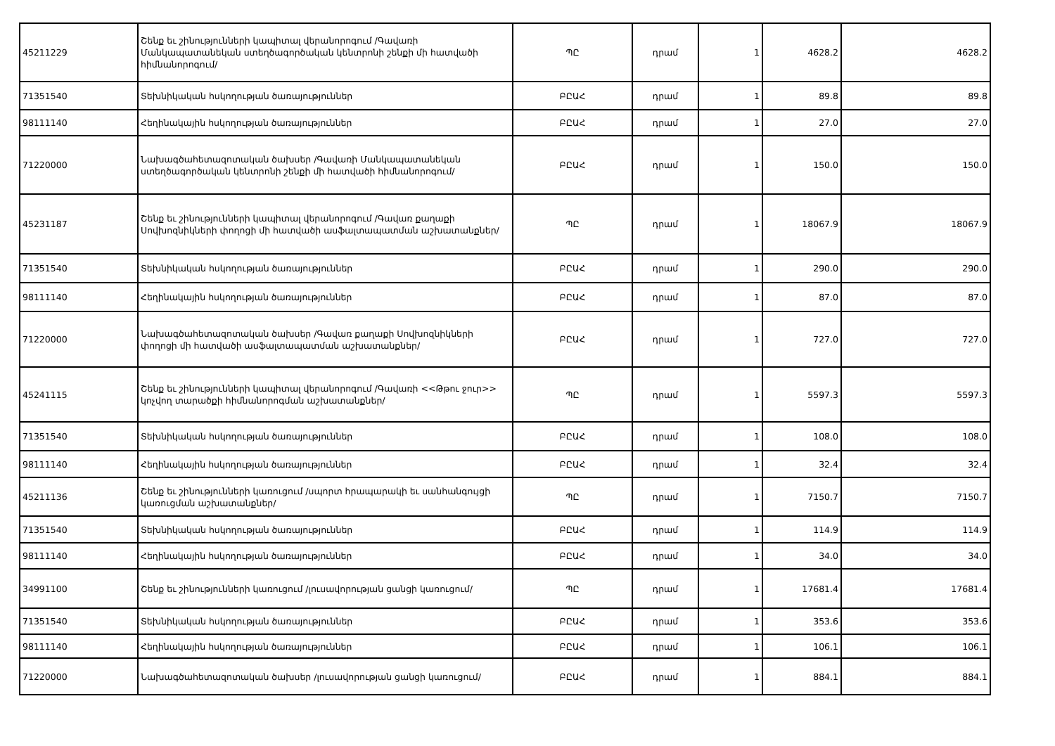| 45211229 | Շենք եւ շինությունների կապիտալ վերանորոգում /Գավառի Մանկապատանեկան ստեղծագործական կենտրոնի շենքի մի հատվածի հիմնանորոգում/ | ՊԸ | դրամ | 1 | 4628.2 | 4628.2 |
| 71351540 | Տեխնիկական հսկողության ծառայություններ | ԲԸԱՀ | դրամ | 1 | 89.8 | 89.8 |
| 98111140 | Հեղինակային հսկողության ծառայություններ | ԲԸԱՀ | դրամ | 1 | 27.0 | 27.0 |
| 71220000 | Նախագծահետազոտական ծախսեր /Գավառի Մանկապատանեկան ստեղծագործական կենտրոնի շենքի մի հատվածի հիմնանորոգում/ | ԲԸԱՀ | դրամ | 1 | 150.0 | 150.0 |
| 45231187 | Շենք եւ շինությունների կապիտալ վերանորոգում /Գավառ քաղաքի Սովխոզնիկների փողոցի մի հատվածի ասֆալտապատման աշխատանքներ/ | ՊԸ | դրամ | 1 | 18067.9 | 18067.9 |
| 71351540 | Տեխնիկական հսկողության ծառայություններ | ԲԸԱՀ | դրամ | 1 | 290.0 | 290.0 |
| 98111140 | Հեղինակային հսկողության ծառայություններ | ԲԸԱՀ | դրամ | 1 | 87.0 | 87.0 |
| 71220000 | Նախագծահետազոտական ծախսեր /Գավառ քաղաքի Սովխոզնիկների փողոցի մի հատվածի ասֆալտապատման աշխատանքներ/ | ԲԸԱՀ | դրամ | 1 | 727.0 | 727.0 |
| 45241115 | Շենք եւ շինությունների կապիտալ վերանորոգում /Գավառի <<Թթու ջուր>> կոչվող տարածքի հիմնանորոգման աշխատանքներ/ | ՊԸ | դրամ | 1 | 5597.3 | 5597.3 |
| 71351540 | Տեխնիկական հսկողության ծառայություններ | ԲԸԱՀ | դրամ | 1 | 108.0 | 108.0 |
| 98111140 | Հեղինակային հսկողության ծառայություններ | ԲԸԱՀ | դրամ | 1 | 32.4 | 32.4 |
| 45211136 | Շենք եւ շինությունների կառուցում /սպորտ հրապարակի եւ սանհանգույցի կառուցման աշխատանքներ/ | ՊԸ | դրամ | 1 | 7150.7 | 7150.7 |
| 71351540 | Տեխնիկական հսկողության ծառայություններ | ԲԸԱՀ | դրամ | 1 | 114.9 | 114.9 |
| 98111140 | Հեղինակային հսկողության ծառայություններ | ԲԸԱՀ | դրամ | 1 | 34.0 | 34.0 |
| 34991100 | Շենք եւ շինությունների կառուցում /լուսավորության ցանցի կառուցում/ | ՊԸ | դրամ | 1 | 17681.4 | 17681.4 |
| 71351540 | Տեխնիկական հսկողության ծառայություններ | ԲԸԱՀ | դրամ | 1 | 353.6 | 353.6 |
| 98111140 | Հեղինակային հսկողության ծառայություններ | ԲԸԱՀ | դրամ | 1 | 106.1 | 106.1 |
| 71220000 | Նախագծահետազոտական ծախսեր /լուսավորության ցանցի կառուցում/ | ԲԸԱՀ | դրամ | 1 | 884.1 | 884.1 |